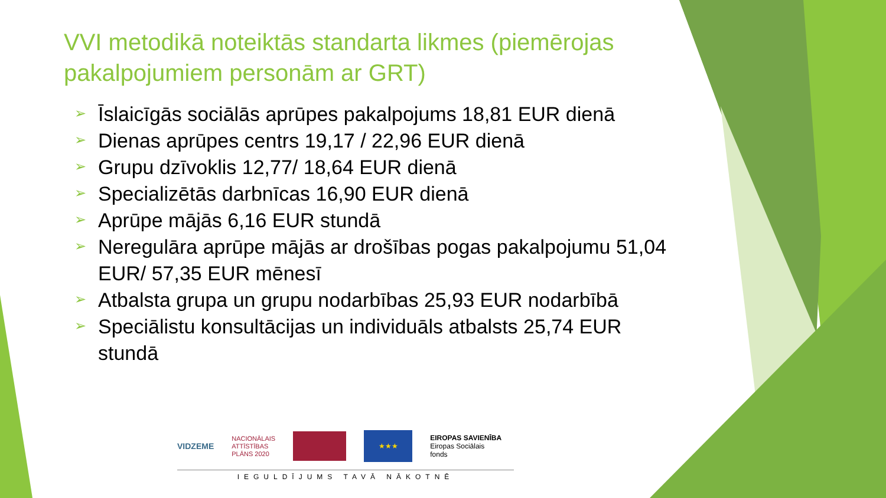VVI metodikā noteiktās standarta likmes (piemērojas pakalpojumiem personām ar GRT)
➢ Īslaicīgās sociālās aprūpes pakalpojums 18,81 EUR dienā
➢ Dienas aprūpes centrs 19,17 / 22,96 EUR dienā
➢ Grupu dzīvoklis 12,77/ 18,64 EUR dienā
➢ Specializētās darbnīcas 16,90 EUR dienā
➢ Aprūpe mājās 6,16 EUR stundā
➢ Neregulāra aprūpe mājās ar drošības pogas pakalpojumu 51,04 EUR/ 57,35 EUR mēnesī
➢ Atbalsta grupa un grupu nodarbības 25,93 EUR nodarbībā
➢ Speciālistu konsultācijas un individuāls atbalsts 25,74 EUR stundā
VIDZEME
NACIONĀLAIS
ATTĪSTĪBAS
PLĀNS 2020
★★★
EIROPAS SAVIENĪBA
Eiropas Sociālais
fonds
IEGULDĪJUMS TAVĀ NĀKOTNĒ